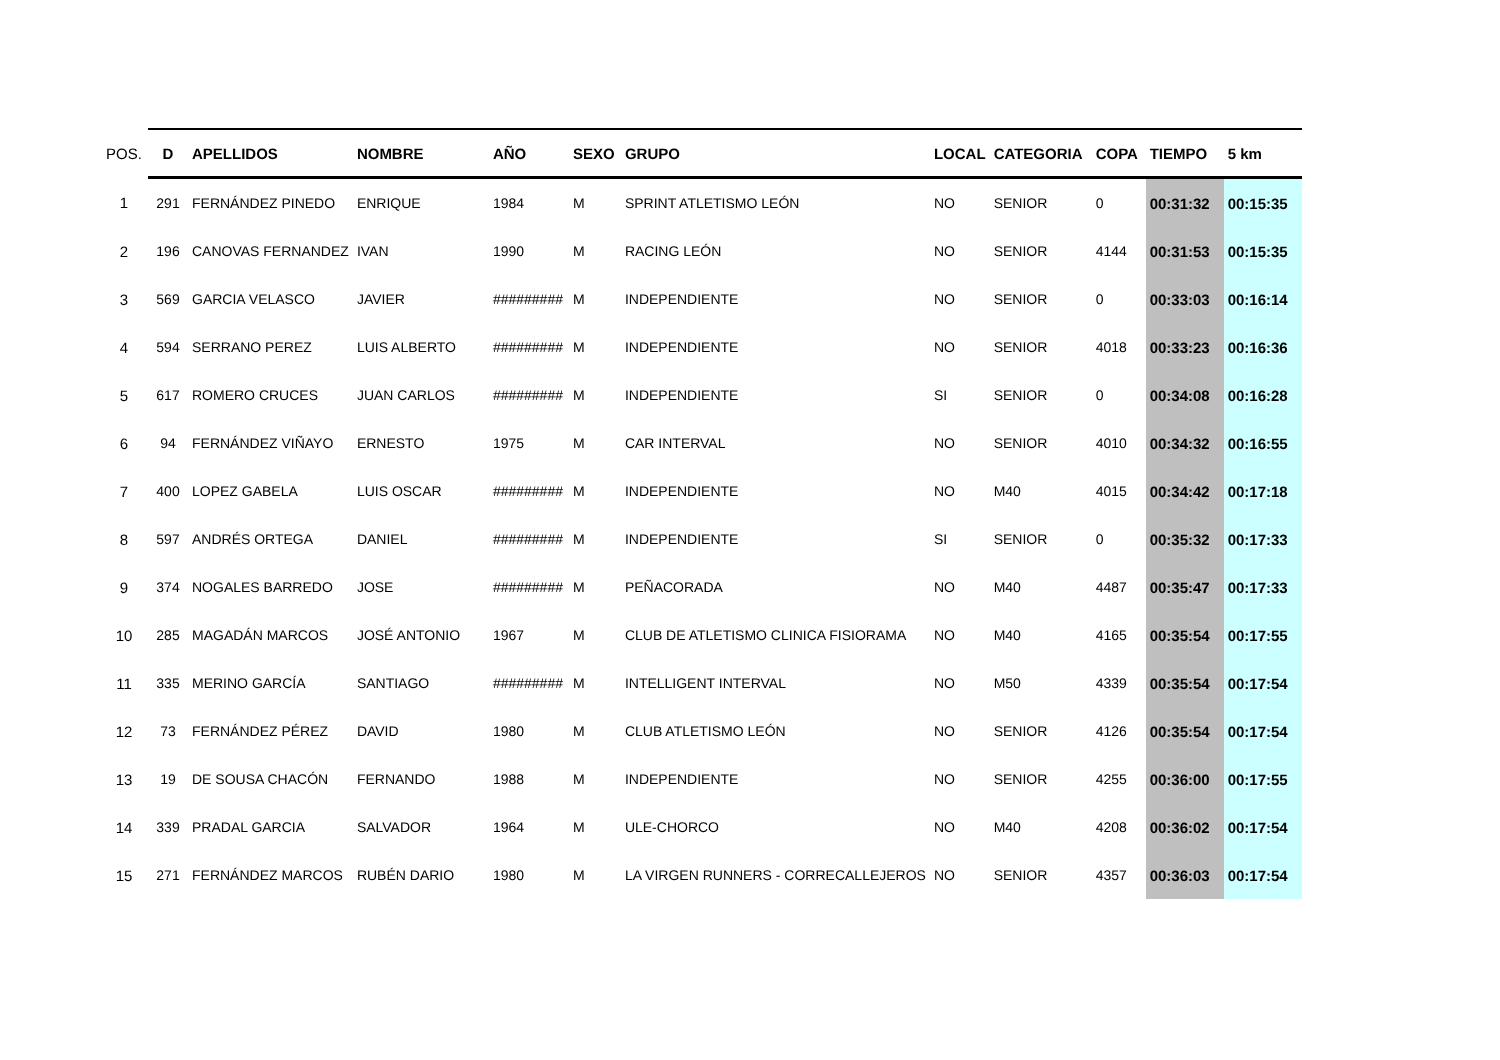| POS. | D | APELLIDOS | NOMBRE | AÑO | SEXO | GRUPO | LOCAL | CATEGORIA | COPA | TIEMPO | 5 km |
| --- | --- | --- | --- | --- | --- | --- | --- | --- | --- | --- | --- |
| 1 | 291 | FERNÁNDEZ PINEDO | ENRIQUE | 1984 | M | SPRINT ATLETISMO LEÓN | NO | SENIOR | 0 | 00:31:32 | 00:15:35 |
| 2 | 196 | CANOVAS FERNANDEZ | IVAN | 1990 | M | RACING LEÓN | NO | SENIOR | 4144 | 00:31:53 | 00:15:35 |
| 3 | 569 | GARCIA VELASCO | JAVIER | ######### | M | INDEPENDIENTE | NO | SENIOR | 0 | 00:33:03 | 00:16:14 |
| 4 | 594 | SERRANO PEREZ | LUIS ALBERTO | ######### | M | INDEPENDIENTE | NO | SENIOR | 4018 | 00:33:23 | 00:16:36 |
| 5 | 617 | ROMERO CRUCES | JUAN CARLOS | ######### | M | INDEPENDIENTE | SI | SENIOR | 0 | 00:34:08 | 00:16:28 |
| 6 | 94 | FERNÁNDEZ VIÑAYO | ERNESTO | 1975 | M | CAR INTERVAL | NO | SENIOR | 4010 | 00:34:32 | 00:16:55 |
| 7 | 400 | LOPEZ GABELA | LUIS OSCAR | ######### | M | INDEPENDIENTE | NO | M40 | 4015 | 00:34:42 | 00:17:18 |
| 8 | 597 | ANDRÉS ORTEGA | DANIEL | ######### | M | INDEPENDIENTE | SI | SENIOR | 0 | 00:35:32 | 00:17:33 |
| 9 | 374 | NOGALES BARREDO | JOSE | ######### | M | PEÑACORADA | NO | M40 | 4487 | 00:35:47 | 00:17:33 |
| 10 | 285 | MAGADÁN MARCOS | JOSÉ ANTONIO | 1967 | M | CLUB DE ATLETISMO CLINICA FISIORAMA | NO | M40 | 4165 | 00:35:54 | 00:17:55 |
| 11 | 335 | MERINO GARCÍA | SANTIAGO | ######### | M | INTELLIGENT INTERVAL | NO | M50 | 4339 | 00:35:54 | 00:17:54 |
| 12 | 73 | FERNÁNDEZ PÉREZ | DAVID | 1980 | M | CLUB ATLETISMO LEÓN | NO | SENIOR | 4126 | 00:35:54 | 00:17:54 |
| 13 | 19 | DE SOUSA CHACÓN | FERNANDO | 1988 | M | INDEPENDIENTE | NO | SENIOR | 4255 | 00:36:00 | 00:17:55 |
| 14 | 339 | PRADAL GARCIA | SALVADOR | 1964 | M | ULE-CHORCO | NO | M40 | 4208 | 00:36:02 | 00:17:54 |
| 15 | 271 | FERNÁNDEZ MARCOS | RUBÉN DARIO | 1980 | M | LA VIRGEN RUNNERS - CORRECALLEJEROS | NO | SENIOR | 4357 | 00:36:03 | 00:17:54 |